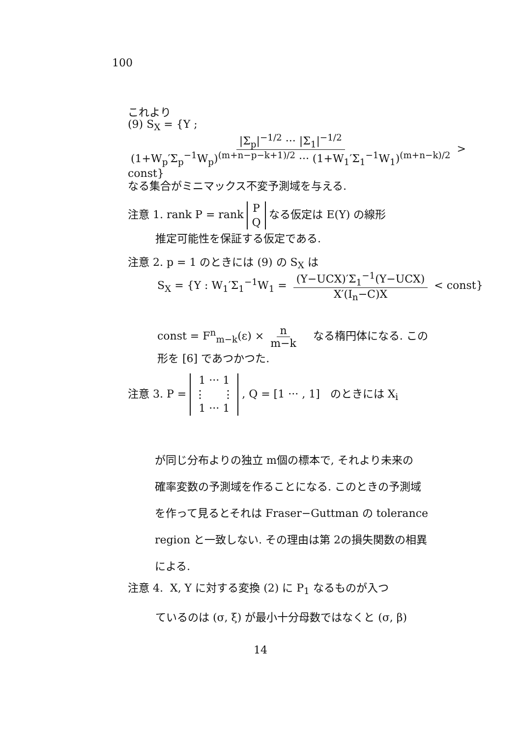100
これより
(9) S<sub>X</sub> = {Y ; |Σ<sub>p</sub>|<sup>−1/2</sup> ··· |Σ<sub>1</sub>|<sup>−1/2</sup> (1+W<sub>p</sub>′Σ<sub>p</sub><sup>−1</sup>W<sub>p</sub>)<sup>(m+n−p−k+1)/2</sup> ··· (1+W<sub>1</sub>′Σ<sub>1</sub><sup>−1</sup>W<sub>1</sub>)<sup>(m+n−k)/2</sup> > const}
なる集合がミニマックス不変予測域を与える.
注意 1. rank P = rank P
Q なる仮定は E(Y) の線形
推定可能性を保証する仮定である.
注意 2. p = 1 のときには (9) の S<sub>X</sub> は
S<sub>X</sub> = {Y : W<sub>1</sub>′Σ<sub>1</sub><sup>−1</sup>W<sub>1</sub> = (Y−UCX)′Σ<sub>1</sub><sup>−1</sup>(Y−UCX) X′(I<sub>n</sub>−C)X < const}
const = F<sup>n</sup><sub>m−k</sub>(ε) × n m−k なる楕円体になる. この
形を [6] であつかつた.
注意 3. P = 1 ··· 1
⋮ ⋮
1 ··· 1 , Q = [1 ··· , 1] のときには X<sub>i</sub>
が同じ分布よりの独立 m個の標本で, それより未来の
確率変数の予測域を作ることになる. このときの予測域
を作って見るとそれは Fraser−Guttman の tolerance
region と一致しない. その理由は第 2の損失関数の相異
による.
注意 4. X, Y に対する変換 (2) に P<sub>1</sub> なるものが入つ
ているのは (σ, ξ) が最小十分母数ではなくと (σ, β)
14